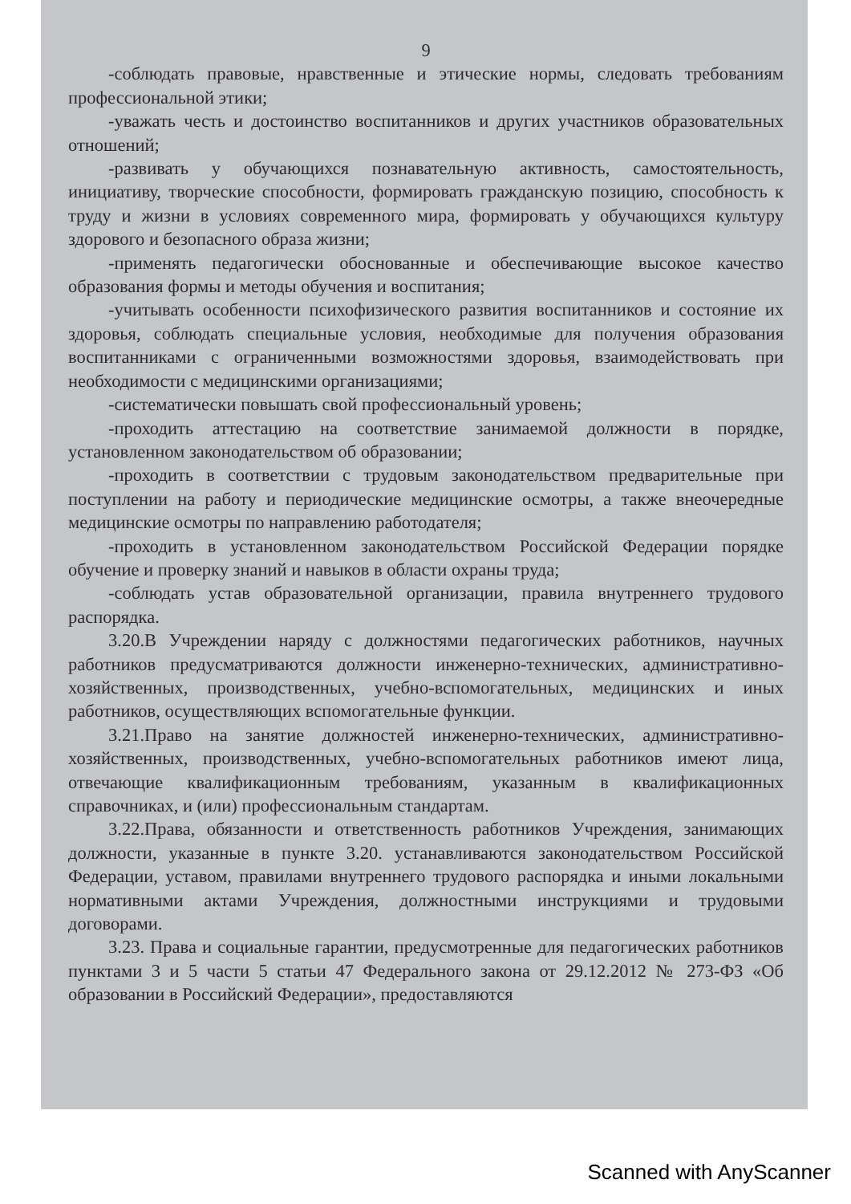9
-соблюдать правовые, нравственные и этические нормы, следовать требованиям профессиональной этики;
-уважать честь и достоинство воспитанников и других участников образовательных отношений;
-развивать у обучающихся познавательную активность, самостоятельность, инициативу, творческие способности, формировать гражданскую позицию, способность к труду и жизни в условиях современного мира, формировать у обучающихся культуру здорового и безопасного образа жизни;
-применять педагогически обоснованные и обеспечивающие высокое качество образования формы и методы обучения и воспитания;
-учитывать особенности психофизического развития воспитанников и состояние их здоровья, соблюдать специальные условия, необходимые для получения образования воспитанниками с ограниченными возможностями здоровья, взаимодействовать при необходимости с медицинскими организациями;
-систематически повышать свой профессиональный уровень;
-проходить аттестацию на соответствие занимаемой должности в порядке, установленном законодательством об образовании;
-проходить в соответствии с трудовым законодательством предварительные при поступлении на работу и периодические медицинские осмотры, а также внеочередные медицинские осмотры по направлению работодателя;
-проходить в установленном законодательством Российской Федерации порядке обучение и проверку знаний и навыков в области охраны труда;
-соблюдать устав образовательной организации, правила внутреннего трудового распорядка.
3.20.В Учреждении наряду с должностями педагогических работников, научных работников предусматриваются должности инженерно-технических, административно-хозяйственных, производственных, учебно-вспомогательных, медицинских и иных работников, осуществляющих вспомогательные функции.
3.21.Право на занятие должностей инженерно-технических, административно-хозяйственных, производственных, учебно-вспомогательных работников имеют лица, отвечающие квалификационным требованиям, указанным в квалификационных справочниках, и (или) профессиональным стандартам.
3.22.Права, обязанности и ответственность работников Учреждения, занимающих должности, указанные в пункте 3.20. устанавливаются законодательством Российской Федерации, уставом, правилами внутреннего трудового распорядка и иными локальными нормативными актами Учреждения, должностными инструкциями и трудовыми договорами.
3.23. Права и социальные гарантии, предусмотренные для педагогических работников пунктами 3 и 5 части 5 статьи 47 Федерального закона от 29.12.2012 № 273-ФЗ «Об образовании в Российский Федерации», предоставляются
Scanned with AnyScanner